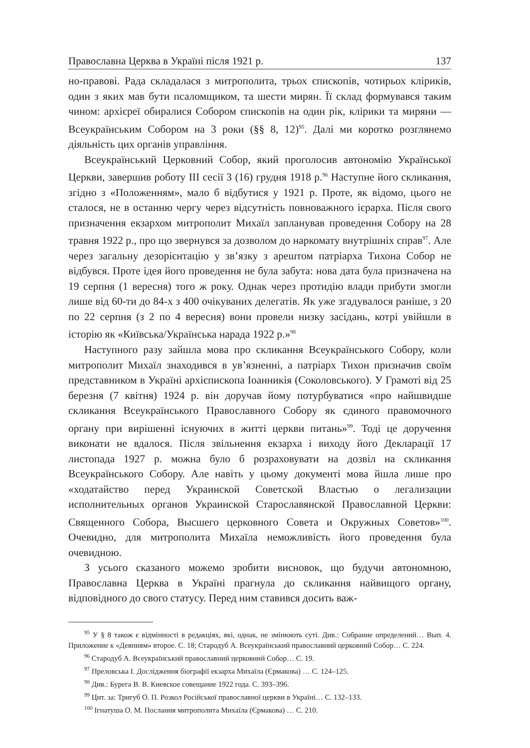Православна Церква в Україні після 1921 р. 137
но-правові. Рада складалася з митрополита, трьох єпископів, чотирьох кліриків, один з яких мав бути псаломщиком, та шести мирян. Її склад формувався таким чином: архієреї обиралися Собором єпископів на один рік, клірики та миряни — Всеукраїнським Собором на 3 роки (§§ 8, 12)<sup>95</sup>. Далі ми коротко розглянемо діяльність цих органів управління.
Всеукраїнський Церковний Собор, який проголосив автономію Української Церкви, завершив роботу III сесії 3 (16) грудня 1918 р.<sup>96</sup> Наступне його скликання, згідно з «Положенням», мало б відбутися у 1921 р. Проте, як відомо, цього не сталося, не в останню чергу через відсутність повноважного ієрарха. Після свого призначення екзархом митрополит Михаїл запланував проведення Собору на 28 травня 1922 р., про що звернувся за дозволом до наркомату внутрішніх справ<sup>97</sup>. Але через загальну дезорієнтацію у зв’язку з арештом патріарха Тихона Собор не відбувся. Проте ідея його проведення не була забута: нова дата була призначена на 19 серпня (1 вересня) того ж року. Однак через протидію влади прибути змогли лише від 60-ти до 84-х з 400 очікуваних делегатів. Як уже згадувалося раніше, з 20 по 22 серпня (з 2 по 4 вересня) вони провели низку засідань, котрі увійшли в історію як «Київська/Українська нарада 1922 р.»<sup>98</sup>
Наступного разу зайшла мова про скликання Всеукраїнського Собору, коли митрополит Михаїл знаходився в ув’язненні, а патріарх Тихон призначив своїм представником в Україні архієпископа Іоанникія (Соколовського). У Грамоті від 25 березня (7 квітня) 1924 р. він доручав йому потурбуватися «про найшвидше скликання Всеукраїнського Православного Собору як єдиного правомочного органу при вирішенні існуючих в житті церкви питань»<sup>99</sup>. Тоді це доручення виконати не вдалося. Після звільнення екзарха і виходу його Декларації 17 листопада 1927 р. можна було б розраховувати на дозвіл на скликання Всеукраїнського Собору. Але навіть у цьому документі мова йшла лише про «ходатайство перед Украинской Советской Властью о легализации исполнительных органов Украинской Старославянской Православной Церкви: Священного Собора, Высшего церковного Совета и Окружных Советов»<sup>100</sup>. Очевидно, для митрополита Михаїла неможливість його проведення була очевидною.
З усього сказаного можемо зробити висновок, що будучи автономною, Православна Церква в Україні прагнула до скликання найвищого органу, відповідного до свого статусу. Перед ним ставився досить важ-
<sup>95</sup> У § 8 також є відмінності в редакціях, які, однак, не змінюють суті. Див.: Собрание определений… Вып. 4. Приложение к «Деяниям» второе. С. 18; Стародуб А. Всеукраїнський православний церковний Собор… С. 224.
<sup>96</sup> Стародуб А. Всеукраїнський православний церковний Собор… С. 19.
<sup>97</sup> Преловська І. Дослідження біографії екзарха Михаїла (Єрмакова) … С. 124–125.
<sup>98</sup> Див.: Бурега В. В. Киевское совещание 1922 года. С. 393–396.
<sup>99</sup> Цит. за: Тригуб О. П. Розкол Російської православної церкви в Україні… С. 132–133.
<sup>100</sup> Ігнатуша О. М. Послання митрополита Михаїла (Єрмакова) … С. 210.